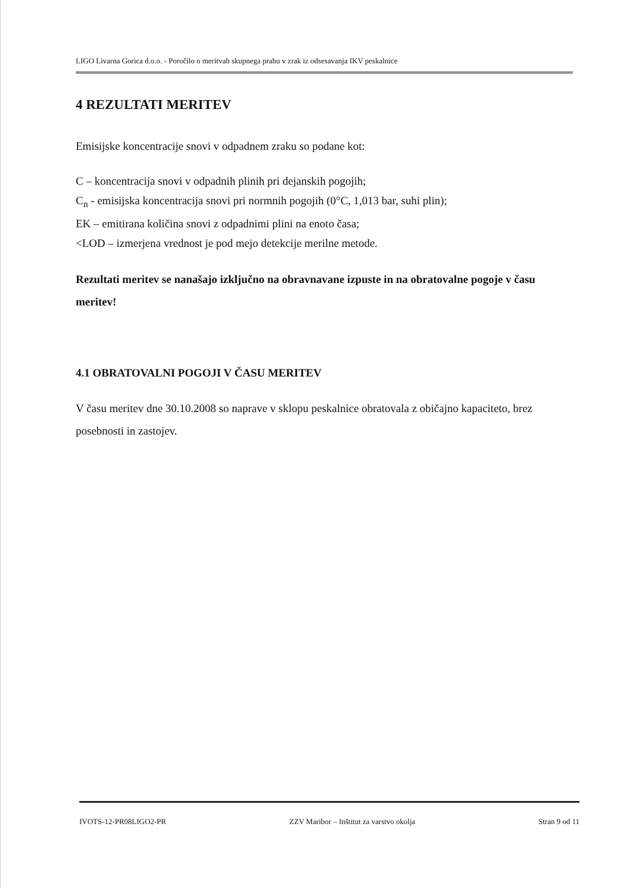LIGO Livarna Gorica d.o.o. - Poročilo o meritvah skupnega prahu v zrak iz odsesavanja IKV peskalnice
4 REZULTATI MERITEV
Emisijske koncentracije snovi v odpadnem zraku so podane kot:
C – koncentracija snovi v odpadnih plinih pri dejanskih pogojih;
C<sub>n</sub> - emisijska koncentracija snovi pri normnih pogojih (0°C, 1,013 bar, suhi plin);
EK – emitirana količina snovi z odpadnimi plini na enoto časa;
<LOD – izmerjena vrednost je pod mejo detekcije merilne metode.
Rezultati meritev se nanašajo izključno na obravnavane izpuste in na obratovalne pogoje v času meritev!
4.1 OBRATOVALNI POGOJI V ČASU MERITEV
V času meritev dne 30.10.2008 so naprave v sklopu peskalnice obratovala z običajno kapaciteto, brez posebnosti in zastojev.
IVOTS-12-PR08LIGO2-PR ZZV Maribor – Inštitut za varstvo okolja Stran 9 od 11